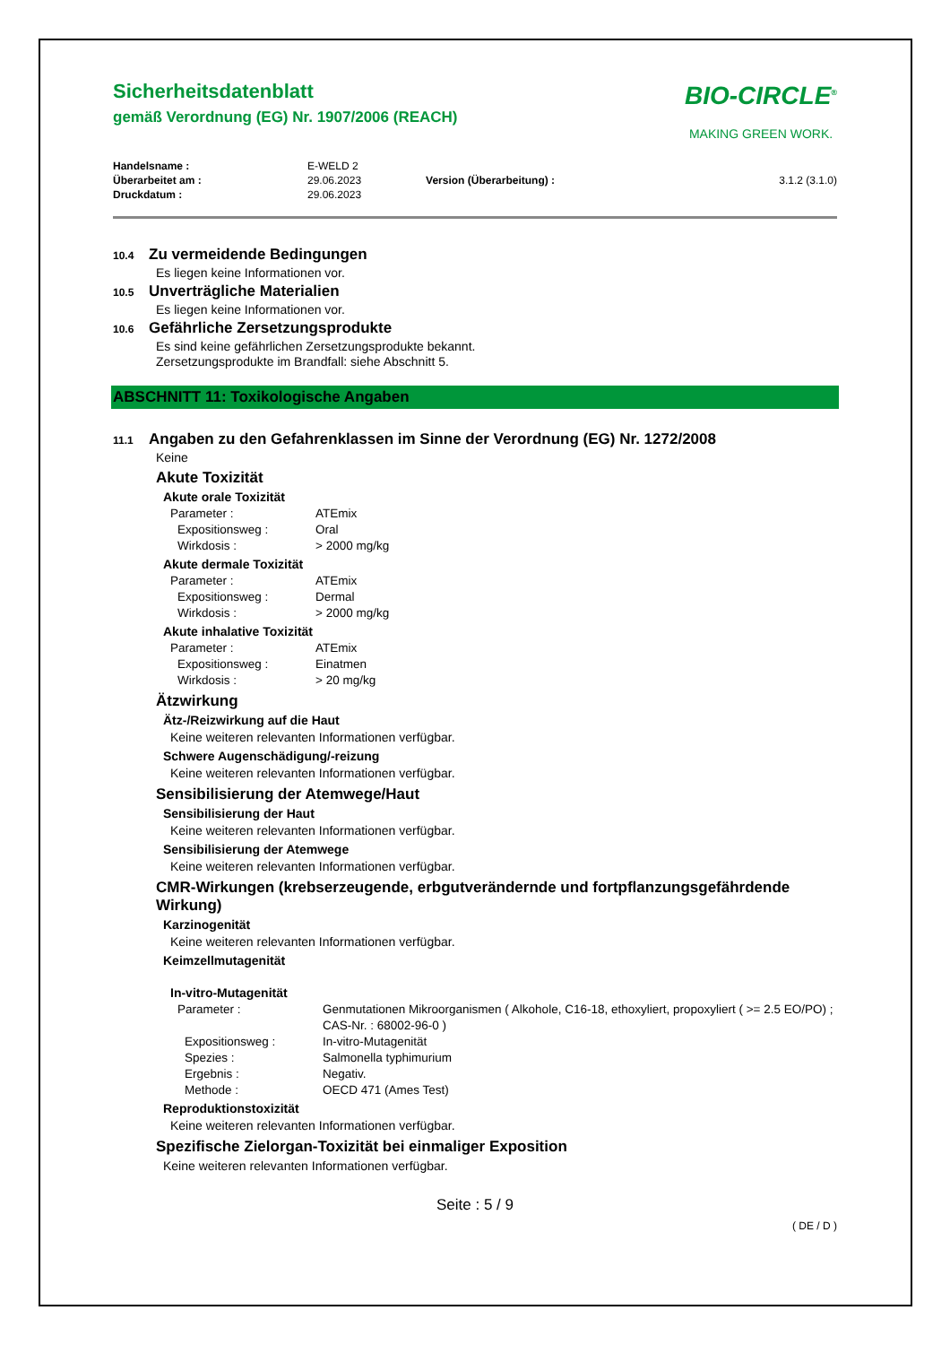Sicherheitsdatenblatt
gemäß Verordnung (EG) Nr. 1907/2006 (REACH)
BIO-CIRCLE<sup>®</sup>
MAKING GREEN WORK.
| Handelsname : | E-WELD 2 | | |
| Überarbeitet am : | 29.06.2023 | Version (Überarbeitung) : | 3.1.2 (3.1.0) |
| Druckdatum : | 29.06.2023 | | |
10.4 Zu vermeidende Bedingungen
Es liegen keine Informationen vor.
10.5 Unverträgliche Materialien
Es liegen keine Informationen vor.
10.6 Gefährliche Zersetzungsprodukte
Es sind keine gefährlichen Zersetzungsprodukte bekannt.
Zersetzungsprodukte im Brandfall: siehe Abschnitt 5.
ABSCHNITT 11: Toxikologische Angaben
11.1 Angaben zu den Gefahrenklassen im Sinne der Verordnung (EG) Nr. 1272/2008
Keine
Akute Toxizität
Akute orale Toxizität
Parameter : ATEmix
Expositionsweg : Oral
Wirkdosis : > 2000 mg/kg
Akute dermale Toxizität
Parameter : ATEmix
Expositionsweg : Dermal
Wirkdosis : > 2000 mg/kg
Akute inhalative Toxizität
Parameter : ATEmix
Expositionsweg : Einatmen
Wirkdosis : > 20 mg/kg
Ätzwirkung
Ätz-/Reizwirkung auf die Haut
Keine weiteren relevanten Informationen verfügbar.
Schwere Augenschädigung/-reizung
Keine weiteren relevanten Informationen verfügbar.
Sensibilisierung der Atemwege/Haut
Sensibilisierung der Haut
Keine weiteren relevanten Informationen verfügbar.
Sensibilisierung der Atemwege
Keine weiteren relevanten Informationen verfügbar.
CMR-Wirkungen (krebserzeugende, erbgutverändernde und fortpflanzungsgefährdende Wirkung)
Karzinogenität
Keine weiteren relevanten Informationen verfügbar.
Keimzellmutagenität
In-vitro-Mutagenität
Parameter : Genmutationen Mikroorganismen ( Alkohole, C16-18, ethoxyliert, propoxyliert ( >= 2.5 EO/PO) ; CAS-Nr. : 68002-96-0 )
Expositionsweg : In-vitro-Mutagenität
Spezies : Salmonella typhimurium
Ergebnis : Negativ.
Methode : OECD 471 (Ames Test)
Reproduktionstoxizität
Keine weiteren relevanten Informationen verfügbar.
Spezifische Zielorgan-Toxizität bei einmaliger Exposition
Keine weiteren relevanten Informationen verfügbar.
Seite : 5 / 9
( DE / D )